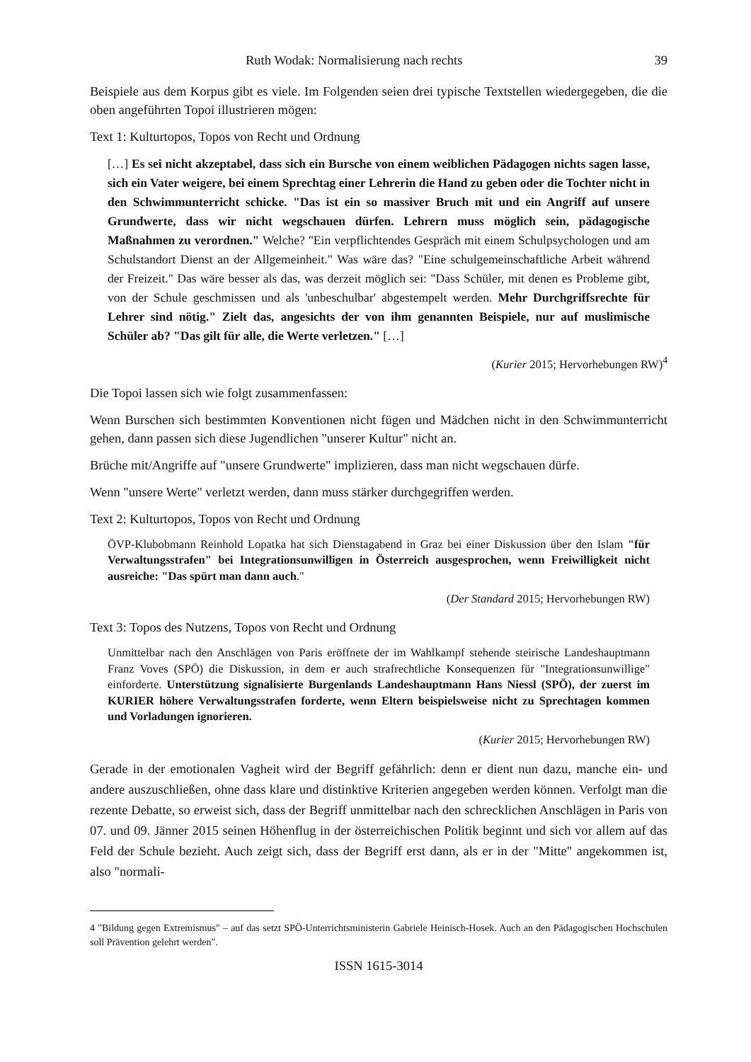Ruth Wodak: Normalisierung nach rechts 39
Beispiele aus dem Korpus gibt es viele. Im Folgenden seien drei typische Textstellen wiedergegeben, die die oben angeführten Topoi illustrieren mögen:
Text 1: Kulturtopos, Topos von Recht und Ordnung
[…] Es sei nicht akzeptabel, dass sich ein Bursche von einem weiblichen Pädagogen nichts sagen lasse, sich ein Vater weigere, bei einem Sprechtag einer Lehrerin die Hand zu geben oder die Tochter nicht in den Schwimmunterricht schicke. "Das ist ein so massiver Bruch mit und ein Angriff auf unsere Grundwerte, dass wir nicht wegschauen dürfen. Lehrern muss möglich sein, pädagogische Maßnahmen zu verordnen." Welche? "Ein verpflichtendes Gespräch mit einem Schulpsychologen und am Schulstandort Dienst an der Allgemeinheit." Was wäre das? "Eine schulgemeinschaftliche Arbeit während der Freizeit." Das wäre besser als das, was derzeit möglich sei: "Dass Schüler, mit denen es Probleme gibt, von der Schule geschmissen und als 'unbeschulbar' abgestempelt werden. Mehr Durchgriffsrechte für Lehrer sind nötig." Zielt das, angesichts der von ihm genannten Beispiele, nur auf muslimische Schüler ab? "Das gilt für alle, die Werte verletzen." […]
(Kurier 2015; Hervorhebungen RW)<sup>4</sup>
Die Topoi lassen sich wie folgt zusammenfassen:
Wenn Burschen sich bestimmten Konventionen nicht fügen und Mädchen nicht in den Schwimmunterricht gehen, dann passen sich diese Jugendlichen "unserer Kultur" nicht an.
Brüche mit/Angriffe auf "unsere Grundwerte" implizieren, dass man nicht wegschauen dürfe.
Wenn "unsere Werte" verletzt werden, dann muss stärker durchgegriffen werden.
Text 2: Kulturtopos, Topos von Recht und Ordnung
ÖVP-Klubobmann Reinhold Lopatka hat sich Dienstagabend in Graz bei einer Diskussion über den Islam "für Verwaltungsstrafen" bei Integrationsunwilligen in Österreich ausgesprochen, wenn Freiwilligkeit nicht ausreiche: "Das spürt man dann auch."
(Der Standard 2015; Hervorhebungen RW)
Text 3: Topos des Nutzens, Topos von Recht und Ordnung
Unmittelbar nach den Anschlägen von Paris eröffnete der im Wahlkampf stehende steirische Landeshauptmann Franz Voves (SPÖ) die Diskussion, in dem er auch strafrechtliche Konsequenzen für "Integrationsunwillige" einforderte. Unterstützung signalisierte Burgenlands Landeshauptmann Hans Niessl (SPÖ), der zuerst im KURIER höhere Verwaltungsstrafen forderte, wenn Eltern beispielsweise nicht zu Sprechtagen kommen und Vorladungen ignorieren.
(Kurier 2015; Hervorhebungen RW)
Gerade in der emotionalen Vagheit wird der Begriff gefährlich: denn er dient nun dazu, manche ein- und andere auszuschließen, ohne dass klare und distinktive Kriterien angegeben werden können. Verfolgt man die rezente Debatte, so erweist sich, dass der Begriff unmittelbar nach den schrecklichen Anschlägen in Paris von 07. und 09. Jänner 2015 seinen Höhenflug in der österreichischen Politik beginnt und sich vor allem auf das Feld der Schule bezieht. Auch zeigt sich, dass der Begriff erst dann, als er in der "Mitte" angekommen ist, also "normali-
4 "Bildung gegen Extremismus" – auf das setzt SPÖ-Unterrichtsministerin Gabriele Heinisch-Hosek. Auch an den Pädagogischen Hochschulen soll Prävention gelehrt werden".
ISSN 1615-3014